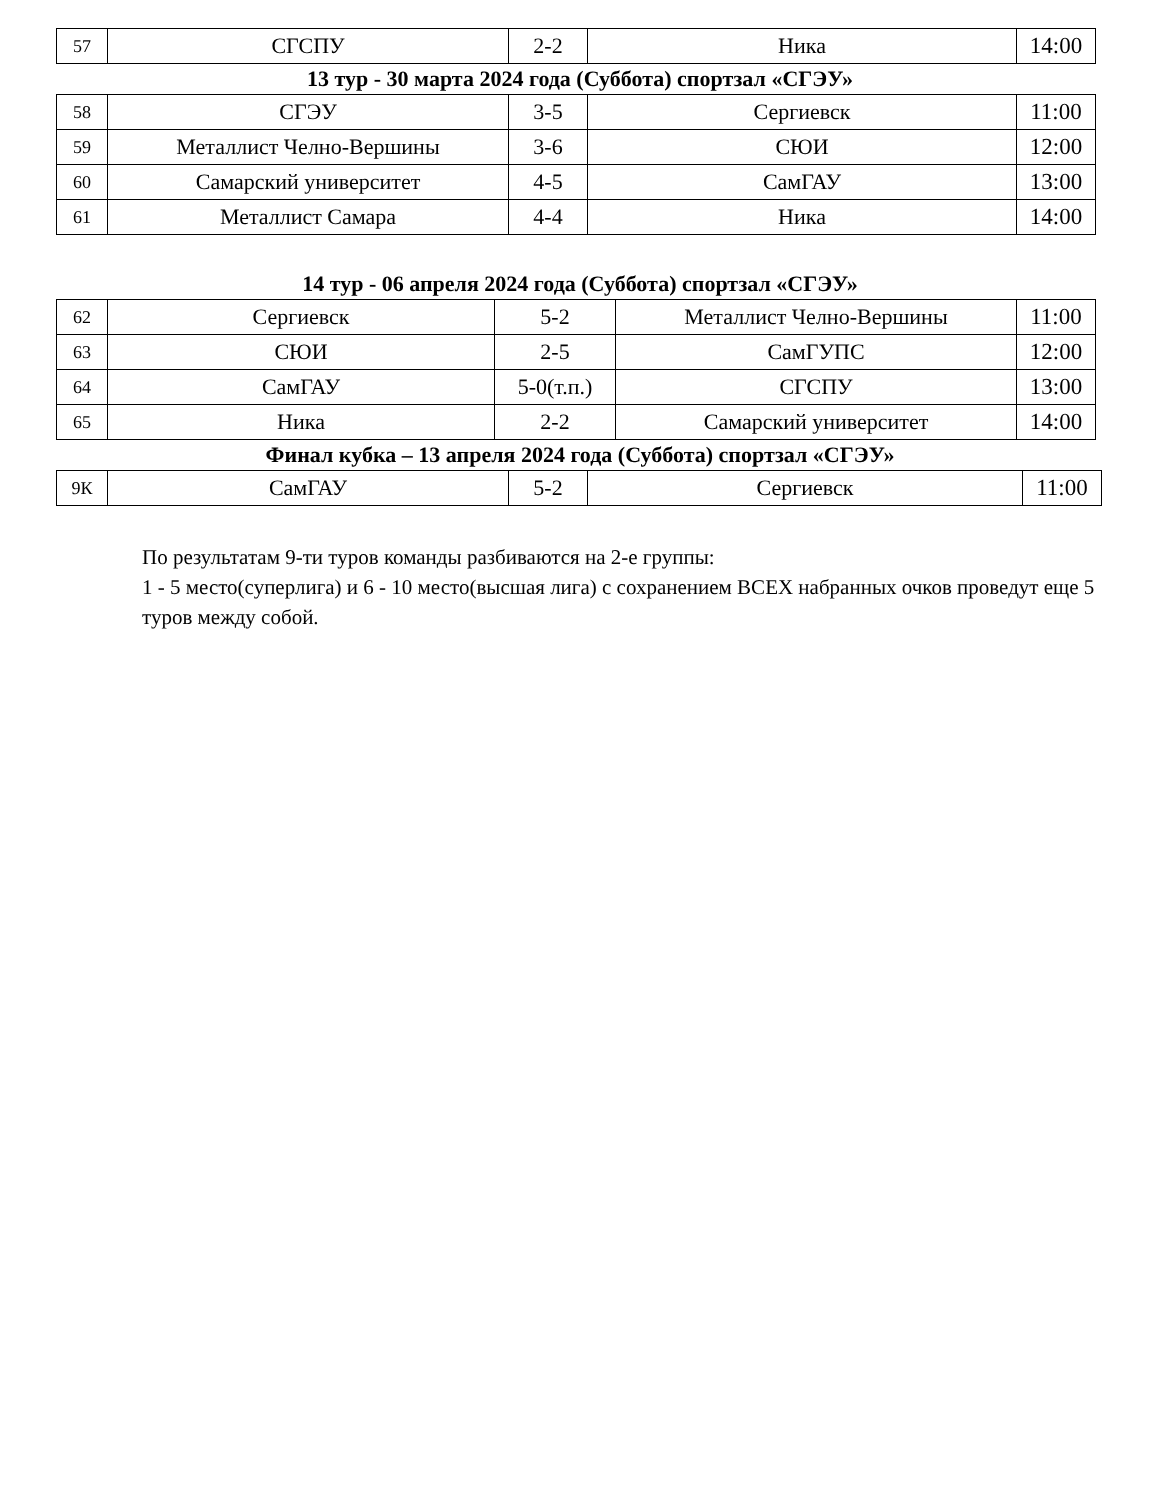| 57 | СГСПУ | 2-2 | Ника | 14:00 |
13 тур - 30 марта 2024 года (Суббота) спортзал «СГЭУ»
| 58 | СГЭУ | 3-5 | Сергиевск | 11:00 |
| 59 | Металлист Челно-Вершины | 3-6 | СЮИ | 12:00 |
| 60 | Самарский университет | 4-5 | СамГАУ | 13:00 |
| 61 | Металлист Самара | 4-4 | Ника | 14:00 |
14 тур - 06 апреля 2024 года (Суббота) спортзал «СГЭУ»
| 62 | Сергиевск | 5-2 | Металлист Челно-Вершины | 11:00 |
| 63 | СЮИ | 2-5 | СамГУПС | 12:00 |
| 64 | СамГАУ | 5-0(т.п.) | СГСПУ | 13:00 |
| 65 | Ника | 2-2 | Самарский университет | 14:00 |
Финал кубка – 13 апреля 2024 года (Суббота) спортзал «СГЭУ»
| 9К | СамГАУ | 5-2 | Сергиевск | 11:00 |
По результатам 9-ти туров команды разбиваются на 2-е группы:
1 - 5 место(суперлига) и 6 - 10 место(высшая лига) с сохранением ВСЕХ набранных очков проведут еще 5 туров между собой.